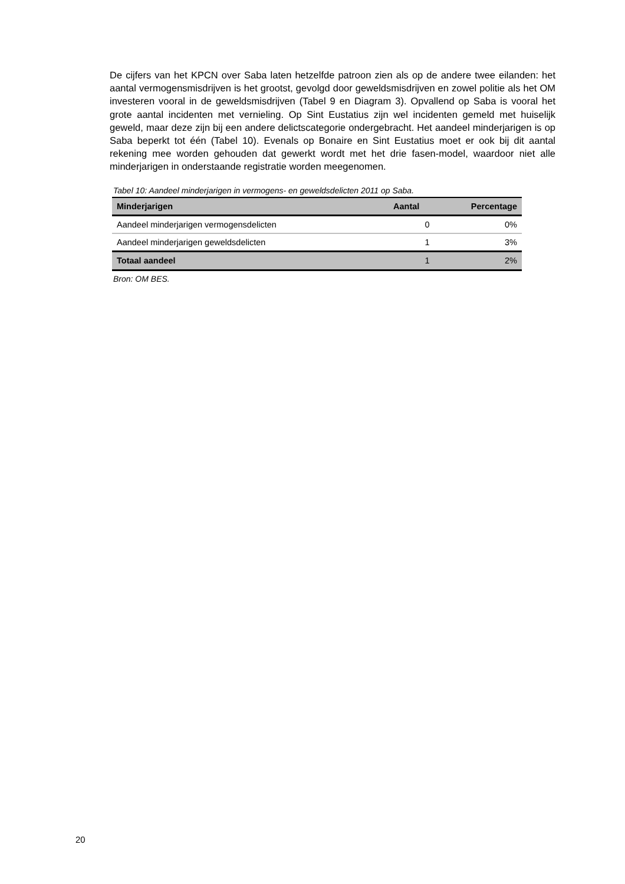De cijfers van het KPCN over Saba laten hetzelfde patroon zien als op de andere twee eilanden: het aantal vermogensmisdrijven is het grootst, gevolgd door geweldsmisdrijven en zowel politie als het OM investeren vooral in de geweldsmisdrijven (Tabel 9 en Diagram 3). Opvallend op Saba is vooral het grote aantal incidenten met vernieling. Op Sint Eustatius zijn wel incidenten gemeld met huiselijk geweld, maar deze zijn bij een andere delictscategorie ondergebracht. Het aandeel minderjarigen is op Saba beperkt tot één (Tabel 10). Evenals op Bonaire en Sint Eustatius moet er ook bij dit aantal rekening mee worden gehouden dat gewerkt wordt met het drie fasen-model, waardoor niet alle minderjarigen in onderstaande registratie worden meegenomen.
Tabel 10: Aandeel minderjarigen in vermogens- en geweldsdelicten 2011 op Saba.
| Minderjarigen | Aantal | Percentage |
| --- | --- | --- |
| Aandeel minderjarigen vermogensdelicten | 0 | 0% |
| Aandeel minderjarigen geweldsdelicten | 1 | 3% |
| Totaal aandeel | 1 | 2% |
Bron: OM BES.
20